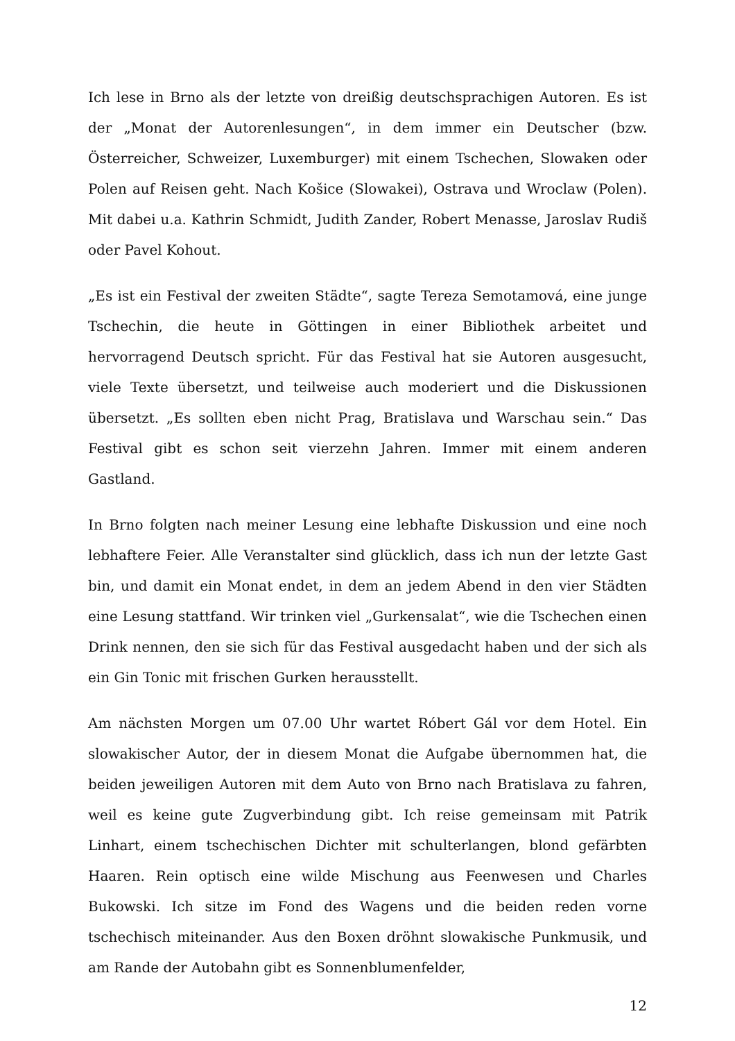Ich lese in Brno als der letzte von dreißig deutschsprachigen Autoren. Es ist der „Monat der Autorenlesungen“, in dem immer ein Deutscher (bzw. Österreicher, Schweizer, Luxemburger) mit einem Tschechen, Slowaken oder Polen auf Reisen geht. Nach Košice (Slowakei), Ostrava und Wroclaw (Polen). Mit dabei u.a. Kathrin Schmidt, Judith Zander, Robert Menasse, Jaroslav Rudiš oder Pavel Kohout.
„Es ist ein Festival der zweiten Städte“, sagte Tereza Semotamová, eine junge Tschechin, die heute in Göttingen in einer Bibliothek arbeitet und hervorragend Deutsch spricht. Für das Festival hat sie Autoren ausgesucht, viele Texte übersetzt, und teilweise auch moderiert und die Diskussionen übersetzt. „Es sollten eben nicht Prag, Bratislava und Warschau sein.“ Das Festival gibt es schon seit vierzehn Jahren. Immer mit einem anderen Gastland.
In Brno folgten nach meiner Lesung eine lebhafte Diskussion und eine noch lebhaftere Feier. Alle Veranstalter sind glücklich, dass ich nun der letzte Gast bin, und damit ein Monat endet, in dem an jedem Abend in den vier Städten eine Lesung stattfand. Wir trinken viel „Gurkensalat“, wie die Tschechen einen Drink nennen, den sie sich für das Festival ausgedacht haben und der sich als ein Gin Tonic mit frischen Gurken herausstellt.
Am nächsten Morgen um 07.00 Uhr wartet Róbert Gál vor dem Hotel. Ein slowakischer Autor, der in diesem Monat die Aufgabe übernommen hat, die beiden jeweiligen Autoren mit dem Auto von Brno nach Bratislava zu fahren, weil es keine gute Zugverbindung gibt. Ich reise gemeinsam mit Patrik Linhart, einem tschechischen Dichter mit schulterlangen, blond gefärbten Haaren. Rein optisch eine wilde Mischung aus Feenwesen und Charles Bukowski. Ich sitze im Fond des Wagens und die beiden reden vorne tschechisch miteinander. Aus den Boxen dröhnt slowakische Punkmusik, und am Rande der Autobahn gibt es Sonnenblumenfelder,
12